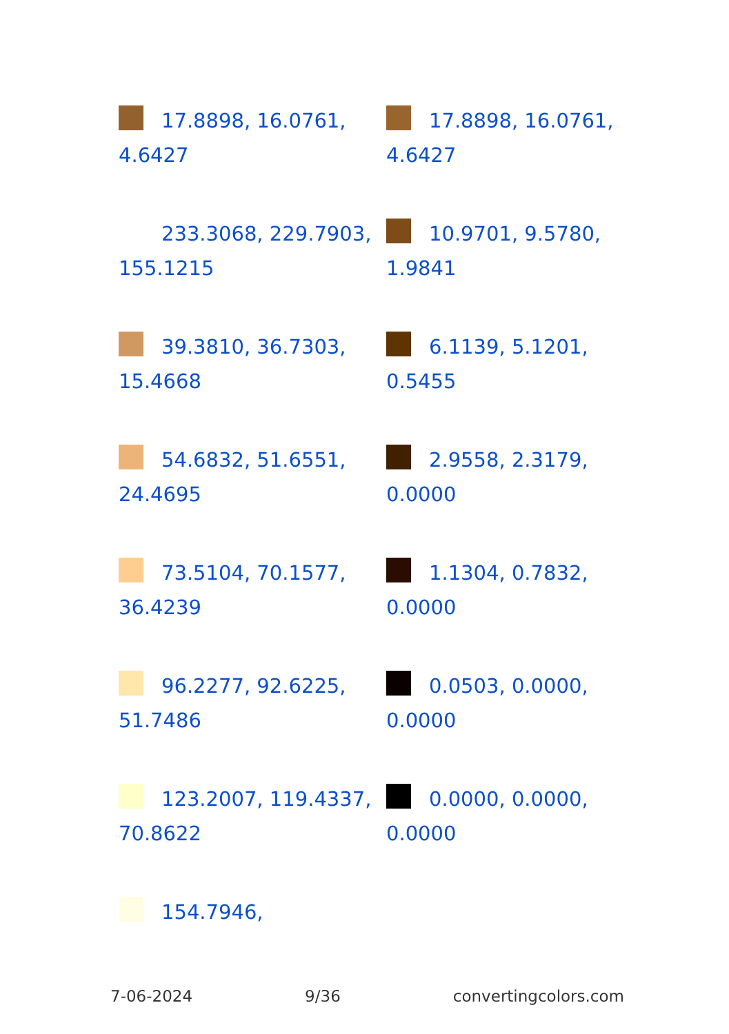17.8898, 16.0761, 4.6427
17.8898, 16.0761, 4.6427
233.3068, 229.7903, 155.1215
10.9701, 9.5780, 1.9841
39.3810, 36.7303, 15.4668
6.1139, 5.1201, 0.5455
54.6832, 51.6551, 24.4695
2.9558, 2.3179, 0.0000
73.5104, 70.1577, 36.4239
1.1304, 0.7832, 0.0000
96.2277, 92.6225, 51.7486
0.0503, 0.0000, 0.0000
123.2007, 119.4337, 70.8622
0.0000, 0.0000, 0.0000
154.7946,
7-06-2024 9/36 convertingcolors.com